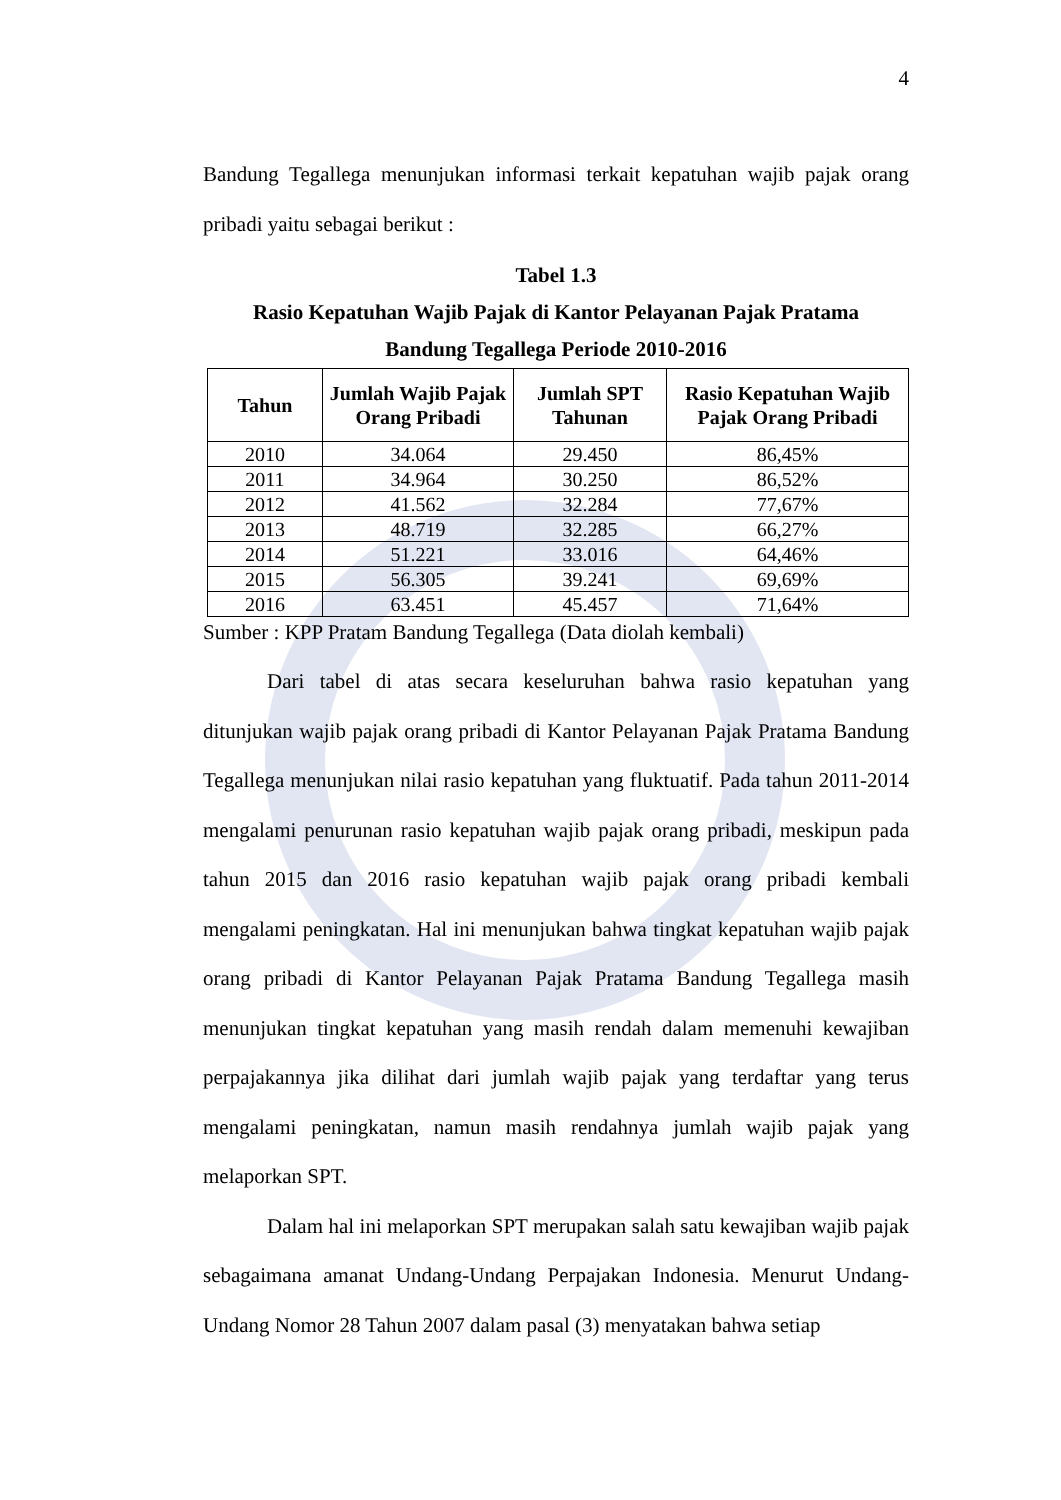4
Bandung Tegallega menunjukan informasi terkait kepatuhan wajib pajak orang pribadi yaitu sebagai berikut :
Tabel 1.3
Rasio Kepatuhan Wajib Pajak di Kantor Pelayanan Pajak Pratama
Bandung Tegallega Periode 2010-2016
| Tahun | Jumlah Wajib Pajak Orang Pribadi | Jumlah SPT Tahunan | Rasio Kepatuhan Wajib Pajak Orang Pribadi |
| --- | --- | --- | --- |
| 2010 | 34.064 | 29.450 | 86,45% |
| 2011 | 34.964 | 30.250 | 86,52% |
| 2012 | 41.562 | 32.284 | 77,67% |
| 2013 | 48.719 | 32.285 | 66,27% |
| 2014 | 51.221 | 33.016 | 64,46% |
| 2015 | 56.305 | 39.241 | 69,69% |
| 2016 | 63.451 | 45.457 | 71,64% |
Sumber : KPP Pratam Bandung Tegallega (Data diolah kembali)
Dari tabel di atas secara keseluruhan bahwa rasio kepatuhan yang ditunjukan wajib pajak orang pribadi di Kantor Pelayanan Pajak Pratama Bandung Tegallega menunjukan nilai rasio kepatuhan yang fluktuatif. Pada tahun 2011-2014 mengalami penurunan rasio kepatuhan wajib pajak orang pribadi, meskipun pada tahun 2015 dan 2016 rasio kepatuhan wajib pajak orang pribadi kembali mengalami peningkatan. Hal ini menunjukan bahwa tingkat kepatuhan wajib pajak orang pribadi di Kantor Pelayanan Pajak Pratama Bandung Tegallega masih menunjukan tingkat kepatuhan yang masih rendah dalam memenuhi kewajiban perpajakannya jika dilihat dari jumlah wajib pajak yang terdaftar yang terus mengalami peningkatan, namun masih rendahnya jumlah wajib pajak yang melaporkan SPT.
Dalam hal ini melaporkan SPT merupakan salah satu kewajiban wajib pajak sebagaimana amanat Undang-Undang Perpajakan Indonesia. Menurut Undang-Undang Nomor 28 Tahun 2007 dalam pasal (3) menyatakan bahwa setiap